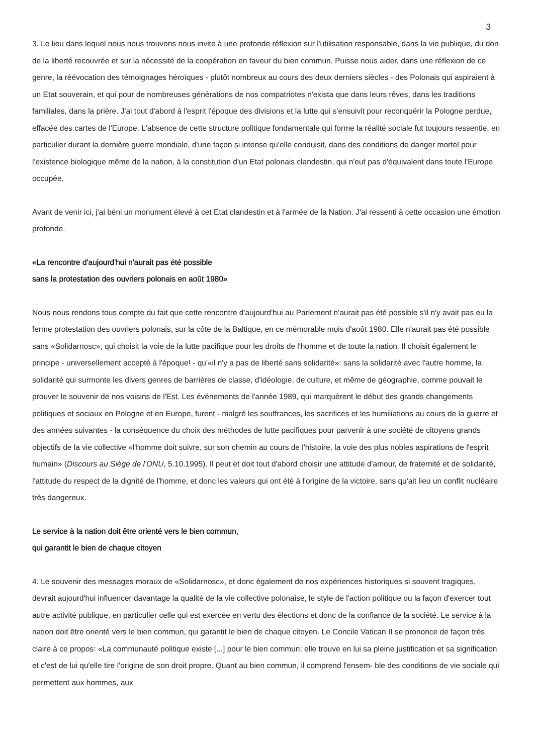3
3. Le lieu dans lequel nous nous trouvons nous invite à une profonde réflexion sur l'utilisation responsable, dans la vie publique, du don de la liberté recouvrée et sur la nécessité de la coopération en faveur du bien commun. Puisse nous aider, dans une réflexion de ce genre, la réévocation des témoignages héroïques - plutôt nombreux au cours des deux derniers siècles - des Polonais qui aspiraient à un Etat souverain, et qui pour de nombreuses générations de nos compatriotes n'exista que dans leurs rêves, dans les traditions familiales, dans la prière. J'ai tout d'abord à l'esprit l'époque des divisions et la lutte qui s'ensuivit pour reconquérir la Pologne perdue, effacée des cartes de l'Europe. L'absence de cette structure politique fondamentale qui forme la réalité sociale fut toujours ressentie, en particulier durant la dernière guerre mondiale, d'une façon si intense qu'elle conduisit, dans des conditions de danger mortel pour l'existence biologique même de la nation, à la constitution d'un Etat polonais clandestin, qui n'eut pas d'équivalent dans toute l'Europe occupée.
Avant de venir ici, j'ai béni un monument élevé à cet Etat clandestin et à l'armée de la Nation. J'ai ressenti à cette occasion une émotion profonde.
«La rencontre d'aujourd'hui n'aurait pas été possible
sans la protestation des ouvriers polonais en août 1980»
Nous nous rendons tous compte du fait que cette rencontre d'aujourd'hui au Parlement n'aurait pas été possible s'il n'y avait pas eu la ferme protestation des ouvriers polonais, sur la côte de la Baltique, en ce mémorable mois d'août 1980. Elle n'aurait pas été possible sans «Solidarnosc», qui choisit la voie de la lutte pacifique pour les droits de l'homme et de toute la nation. Il choisit également le principe - universellement accepté à l'époque! - qu'«il n'y a pas de liberté sans solidarité»: sans la solidarité avec l'autre homme, la solidarité qui surmonte les divers genres de barrières de classe, d'idéologie, de culture, et même de géographie, comme pouvait le prouver le souvenir de nos voisins de l'Est. Les événements de l'année 1989, qui marquèrent le début des grands changements politiques et sociaux en Pologne et en Europe, furent - malgré les souffrances, les sacrifices et les humiliations au cours de la guerre et des années suivantes - la conséquence du choix des méthodes de lutte pacifiques pour parvenir à une société de citoyens grands objectifs de la vie collective «l'homme doit suivre, sur son chemin au cours de l'histoire, la voie des plus nobles aspirations de l'esprit humain» (Discours au Siège de l'ONU, 5.10.1995). Il peut et doit tout d'abord choisir une attitude d'amour, de fraternité et de solidarité, l'attitude du respect de la dignité de l'homme, et donc les valeurs qui ont été à l'origine de la victoire, sans qu'ait lieu un conflit nucléaire très dangereux.
Le service à la nation doit être orienté vers le bien commun,
qui garantit le bien de chaque citoyen
4. Le souvenir des messages moraux de «Solidarnosc», et donc également de nos expériences historiques si souvent tragiques, devrait aujourd'hui influencer davantage la qualité de la vie collective polonaise, le style de l'action politique ou la façon d'exercer tout autre activité publique, en particulier celle qui est exercée en vertu des élections et donc de la confiance de la société. Le service à la nation doit être orienté vers le bien commun, qui garantit le bien de chaque citoyen. Le Concile Vatican II se prononce de façon très claire à ce propos: «La communauté politique existe [...] pour le bien commun; elle trouve en lui sa pleine justification et sa signification et c'est de lui qu'elle tire l'origine de son droit propre. Quant au bien commun, il comprend l'ensem- ble des conditions de vie sociale qui permettent aux hommes, aux